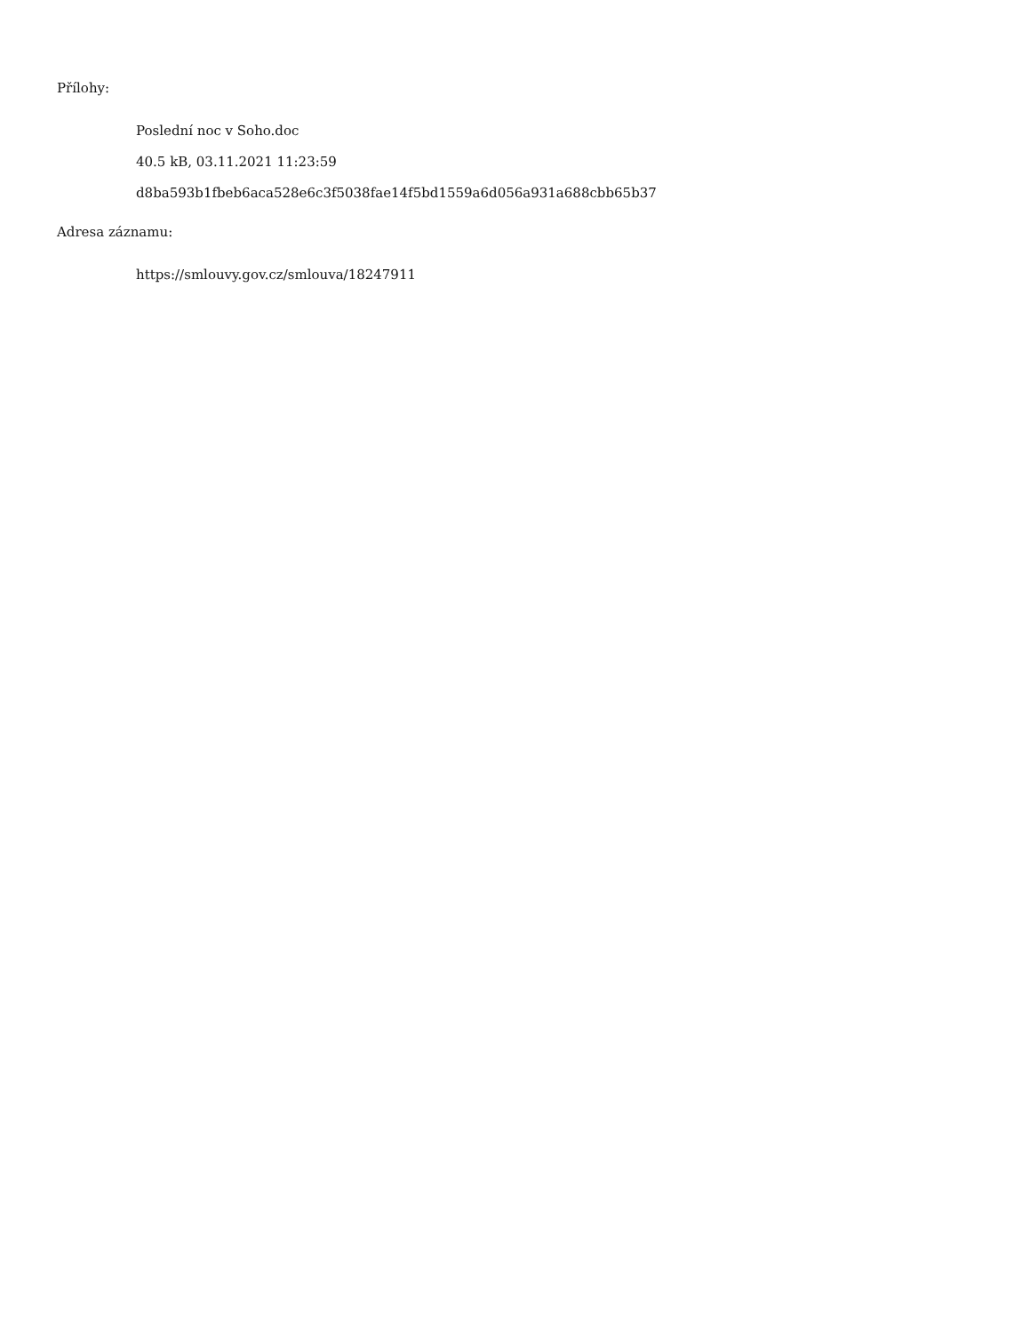Přílohy:
Poslední noc v Soho.doc
40.5 kB, 03.11.2021 11:23:59
d8ba593b1fbeb6aca528e6c3f5038fae14f5bd1559a6d056a931a688cbb65b37
Adresa záznamu:
https://smlouvy.gov.cz/smlouva/18247911